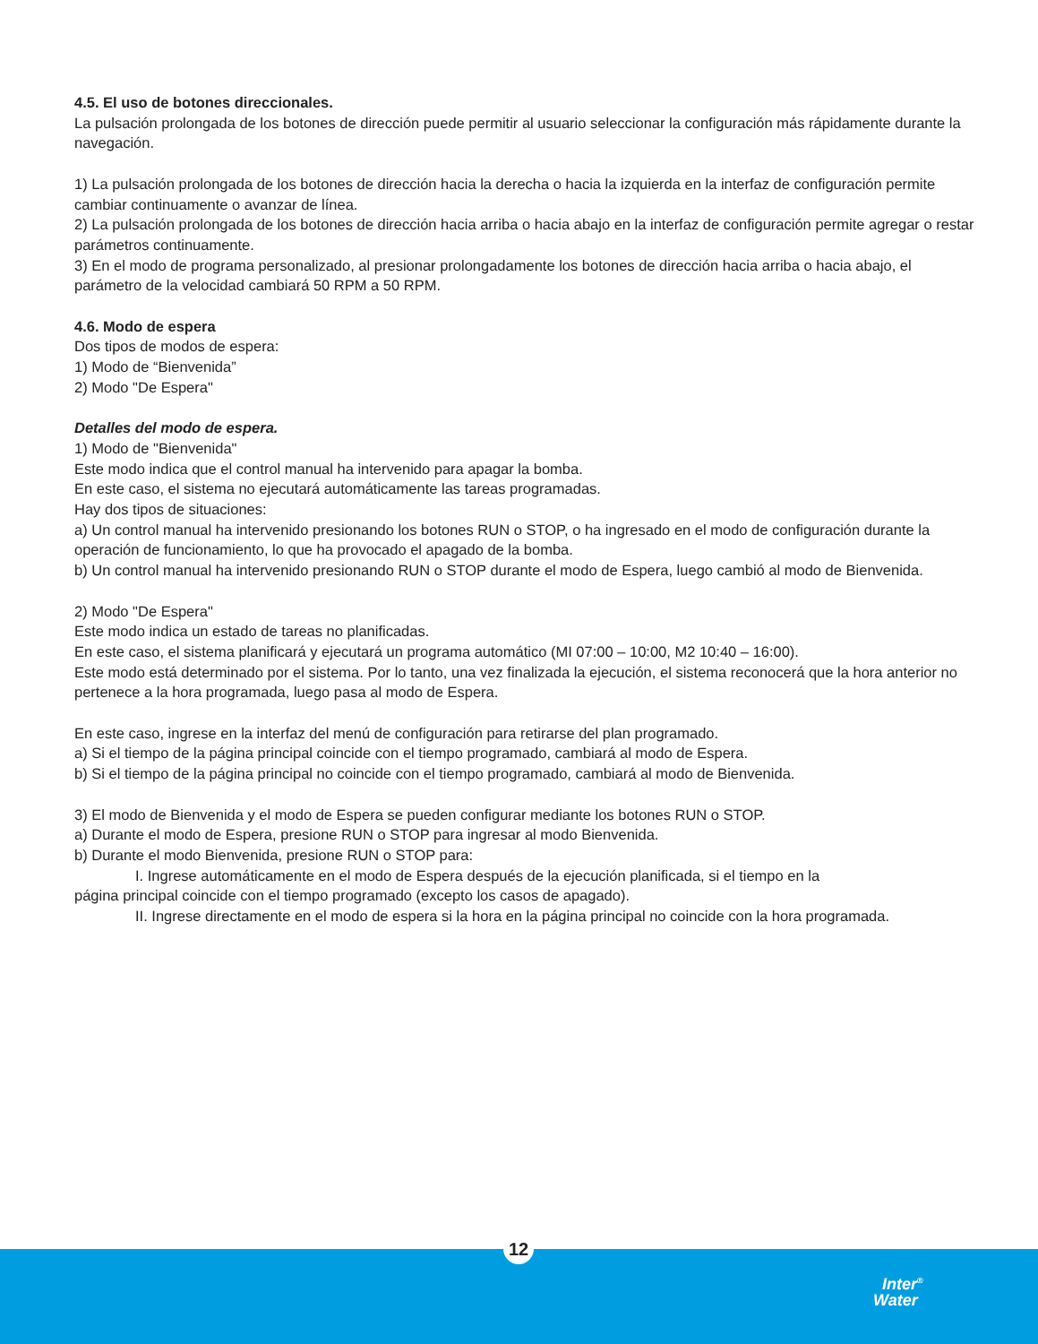4.5. El uso de botones direccionales.
La pulsación prolongada de los botones de dirección puede permitir al usuario seleccionar la configuración más rápidamente durante la navegación.
1) La pulsación prolongada de los botones de dirección hacia la derecha o hacia la izquierda en la interfaz de configuración permite cambiar continuamente o avanzar de línea.
2) La pulsación prolongada de los botones de dirección hacia arriba o hacia abajo en la interfaz de configuración permite agregar o restar parámetros continuamente.
3) En el modo de programa personalizado, al presionar prolongadamente los botones de dirección hacia arriba o hacia abajo, el parámetro de la velocidad cambiará 50 RPM a 50 RPM.
4.6. Modo de espera
Dos tipos de modos de espera:
1) Modo de “Bienvenida”
2) Modo "De Espera"
Detalles del modo de espera.
1) Modo de "Bienvenida"
Este modo indica que el control manual ha intervenido para apagar la bomba.
En este caso, el sistema no ejecutará automáticamente las tareas programadas.
Hay dos tipos de situaciones:
a) Un control manual ha intervenido presionando los botones RUN o STOP, o ha ingresado en el modo de configuración durante la operación de funcionamiento, lo que ha provocado el apagado de la bomba.
b) Un control manual ha intervenido presionando RUN o STOP durante el modo de Espera, luego cambió al modo de Bienvenida.
2) Modo "De Espera"
Este modo indica un estado de tareas no planificadas.
En este caso, el sistema planificará y ejecutará un programa automático (MI 07:00 – 10:00, M2 10:40 – 16:00).
Este modo está determinado por el sistema. Por lo tanto, una vez finalizada la ejecución, el sistema reconocerá que la hora anterior no pertenece a la hora programada, luego pasa al modo de Espera.
En este caso, ingrese en la interfaz del menú de configuración para retirarse del plan programado.
a) Si el tiempo de la página principal coincide con el tiempo programado, cambiará al modo de Espera.
b) Si el tiempo de la página principal no coincide con el tiempo programado, cambiará al modo de Bienvenida.
3) El modo de Bienvenida y el modo de Espera se pueden configurar mediante los botones RUN o STOP.
a) Durante el modo de Espera, presione RUN o STOP para ingresar al modo Bienvenida.
b) Durante el modo Bienvenida, presione RUN o STOP para:
I. Ingrese automáticamente en el modo de Espera después de la ejecución planificada, si el tiempo en la
página principal coincide con el tiempo programado (excepto los casos de apagado).
II. Ingrese directamente en el modo de espera si la hora en la página principal no coincide con la hora programada.
12
Inter<sup>®</sup>
Water